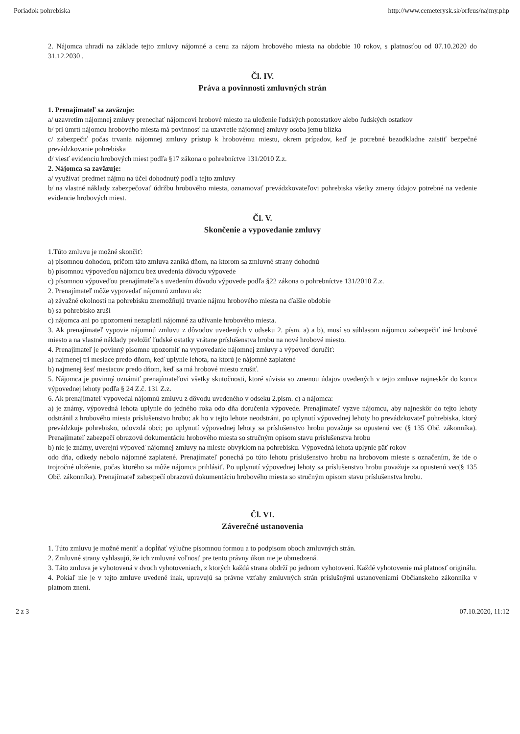Poriadok pohrebiska http://www.cemeterysk.sk/orfeus/najmy.php
2. Nájomca uhradí na základe tejto zmluvy nájomné a cenu za nájom hrobového miesta na obdobie 10 rokov, s platnosťou od 07.10.2020 do 31.12.2030 .
Čl. IV.
Práva a povinnosti zmluvných strán
1. Prenajímateľ sa zaväzuje:
a/ uzavretím nájomnej zmluvy prenechať nájomcovi hrobové miesto na uloženie ľudských pozostatkov alebo ľudských ostatkov
b/ pri úmrtí nájomcu hrobového miesta má povinnosť na uzavretie nájomnej zmluvy osoba jemu blízka
c/ zabezpečiť počas trvania nájomnej zmluvy prístup k hrobovému miestu, okrem prípadov, keď je potrebné bezodkladne zaistiť bezpečné prevádzkovanie pohrebiska
d/ viesť evidenciu hrobových miest podľa §17 zákona o pohrebníctve 131/2010 Z.z.
2. Nájomca sa zaväzuje:
a/ využívať predmet nájmu na účel dohodnutý podľa tejto zmluvy
b/ na vlastné náklady zabezpečovať údržbu hrobového miesta, oznamovať prevádzkovateľovi pohrebiska všetky zmeny údajov potrebné na vedenie evidencie hrobových miest.
Čl. V.
Skončenie a vypovedanie zmluvy
1.Túto zmluvu je možné skončiť:
a) písomnou dohodou, pričom táto zmluva zaniká dňom, na ktorom sa zmluvné strany dohodnú
b) písomnou výpoveďou nájomcu bez uvedenia dôvodu výpovede
c) písomnou výpoveďou prenajímateľa s uvedením dôvodu výpovede podľa §22 zákona o pohrebníctve 131/2010 Z.z.
2. Prenajímateľ môže vypovedať nájomnú zmluvu ak:
a) závažné okolnosti na pohrebisku znemožňujú trvanie nájmu hrobového miesta na ďalšie obdobie
b) sa pohrebisko zruší
c) nájomca ani po upozornení nezaplatil nájomné za užívanie hrobového miesta.
3. Ak prenajímateľ vypovie nájomnú zmluvu z dôvodov uvedených v odseku 2. písm. a) a b), musí so súhlasom nájomcu zabezpečiť iné hrobové miesto a na vlastné náklady preložiť ľudské ostatky vrátane príslušenstva hrobu na nové hrobové miesto.
4. Prenajímateľ je povinný písomne upozorniť na vypovedanie nájomnej zmluvy a výpoveď doručiť:
a) najmenej tri mesiace predo dňom, keď uplynie lehota, na ktorú je nájomné zaplatené
b) najmenej šesť mesiacov predo dňom, keď sa má hrobové miesto zrušiť.
5. Nájomca je povinný oznámiť prenajímateľovi všetky skutočnosti, ktoré súvisia so zmenou údajov uvedených v tejto zmluve najneskôr do konca výpovednej lehoty podľa § 24 Z.č. 131 Z.z.
6. Ak prenajímateľ vypovedal nájomnú zmluvu z dôvodu uvedeného v odseku 2.písm. c) a nájomca:
a) je známy, výpovedná lehota uplynie do jedného roka odo dňa doručenia výpovede. Prenajímateľ vyzve nájomcu, aby najneskôr do tejto lehoty odstránil z hrobového miesta príslušenstvo hrobu; ak ho v tejto lehote neodstráni, po uplynutí výpovednej lehoty ho prevádzkovateľ pohrebiska, ktorý prevádzkuje pohrebisko, odovzdá obci; po uplynutí výpovednej lehoty sa príslušenstvo hrobu považuje sa opustenú vec (§ 135 Obč. zákonníka). Prenajímateľ zabezpečí obrazovú dokumentáciu hrobového miesta so stručným opisom stavu príslušenstva hrobu
b) nie je známy, uverejní výpoveď nájomnej zmluvy na mieste obvyklom na pohrebisku. Výpovedná lehota uplynie päť rokov
odo dňa, odkedy nebolo nájomné zaplatené. Prenajímateľ ponechá po túto lehotu príslušenstvo hrobu na hrobovom mieste s označením, že ide o trojročné uloženie, počas ktorého sa môže nájomca prihlásiť. Po uplynutí výpovednej lehoty sa príslušenstvo hrobu považuje za opustenú vec(§ 135 Obč. zákonníka). Prenajímateľ zabezpečí obrazovú dokumentáciu hrobového miesta so stručným opisom stavu príslušenstva hrobu.
Čl. VI.
Záverečné ustanovenia
1. Túto zmluvu je možné meniť a dopĺňať výlučne písomnou formou a to podpisom oboch zmluvných strán.
2. Zmluvné strany vyhlasujú, že ich zmluvná voľnosť pre tento právny úkon nie je obmedzená.
3. Táto zmluva je vyhotovená v dvoch vyhotoveniach, z ktorých každá strana obdrží po jednom vyhotovení. Každé vyhotovenie má platnosť originálu.
4. Pokiaľ nie je v tejto zmluve uvedené inak, upravujú sa právne vzťahy zmluvných strán príslušnými ustanoveniami Občianskeho zákonníka v platnom znení.
2 z 3 07.10.2020, 11:12